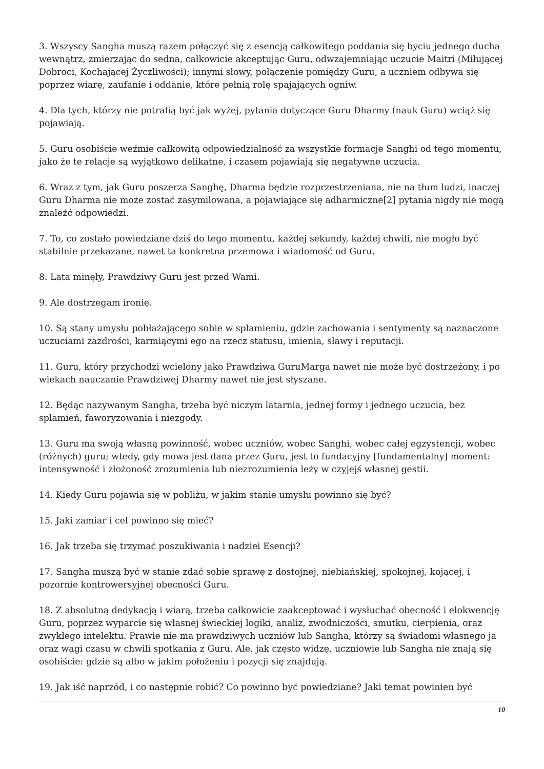3. Wszyscy Sangha muszą razem połączyć się z esencją całkowitego poddania się byciu jednego ducha wewnątrz, zmierzając do sedna, całkowicie akceptując Guru, odwzajemniając uczucie Maitri (Miłującej Dobroci, Kochającej Życzliwości); innymi słowy, połączenie pomiędzy Guru, a uczniem odbywa się poprzez wiarę, zaufanie i oddanie, które pełnią rolę spajających ogniw.
4. Dla tych, którzy nie potrafią być jak wyżej, pytania dotyczące Guru Dharmy (nauk Guru) wciąż się pojawiają.
5. Guru osobiście weźmie całkowitą odpowiedzialność za wszystkie formacje Sanghi od tego momentu, jako że te relacje są wyjątkowo delikatne, i czasem pojawiają się negatywne uczucia.
6. Wraz z tym, jak Guru poszerza Sanghę, Dharma będzie rozprzestrzeniana, nie na tłum ludzi, inaczej Guru Dharma nie może zostać zasymilowana, a pojawiające się adharmiczne[2] pytania nigdy nie mogą znaleźć odpowiedzi.
7. To, co zostało powiedziane dziś do tego momentu, każdej sekundy, każdej chwili, nie mogło być stabilnie przekazane, nawet ta konkretna przemowa i wiadomość od Guru.
8. Lata minęły, Prawdziwy Guru jest przed Wami.
9. Ale dostrzegam ironię.
10. Są stany umysłu pobłażającego sobie w splamieniu, gdzie zachowania i sentymenty są naznaczone uczuciami zazdrości, karmiącymi ego na rzecz statusu, imienia, sławy i reputacji.
11. Guru, który przychodzi wcielony jako Prawdziwa GuruMarga nawet nie może być dostrzeżony, i po wiekach nauczanie Prawdziwej Dharmy nawet nie jest słyszane.
12. Będąc nazywanym Sangha, trzeba być niczym latarnia, jednej formy i jednego uczucia, bez splamień, faworyzowania i niezgody.
13. Guru ma swoją własną powinność, wobec uczniów, wobec Sanghi, wobec całej egzystencji, wobec (różnych) guru; wtedy, gdy mowa jest dana przez Guru, jest to fundacyjny [fundamentalny] moment: intensywność i złożoność zrozumienia lub niezrozumienia leży w czyjejś własnej gestii.
14. Kiedy Guru pojawia się w pobliżu, w jakim stanie umysłu powinno się być?
15. Jaki zamiar i cel powinno się mieć?
16. Jak trzeba się trzymać poszukiwania i nadziei Esencji?
17. Sangha muszą być w stanie zdać sobie sprawę z dostojnej, niebiańskiej, spokojnej, kojącej, i pozornie kontrowersyjnej obecności Guru.
18. Z absolutną dedykacją i wiarą, trzeba całkowicie zaakceptować i wysłuchać obecność i elokwencję Guru, poprzez wyparcie się własnej świeckiej logiki, analiz, zwodniczości, smutku, cierpienia, oraz zwykłego intelektu. Prawie nie ma prawdziwych uczniów lub Sangha, którzy są świadomi własnego ja oraz wagi czasu w chwili spotkania z Guru. Ale, jak często widzę, uczniowie lub Sangha nie znają się osobiście: gdzie są albo w jakim położeniu i pozycji się znajdują.
19. Jak iść naprzód, i co następnie robić? Co powinno być powiedziane? Jaki temat powinien być
10